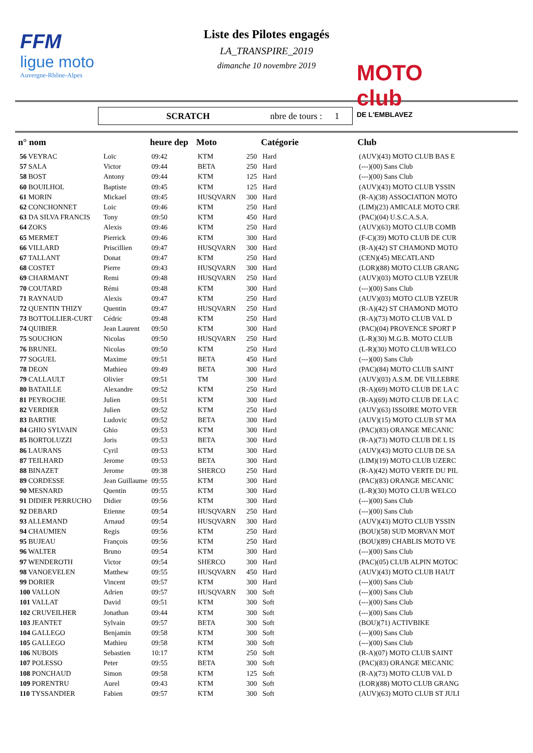FFM
ligue moto
Auvergne-Rhône-Alpes
MOTO club
DE L'EMBLAVEZ
Liste des Pilotes engagés
LA_TRANSPIRE_2019
dimanche 10 novembre 2019
SCRATCH nbre de tours : 1
| n° nom | | heure dep | Moto | | Catégorie | Club |
| --- | --- | --- | --- | --- | --- | --- |
| 56 VEYRAC | Loïc | 09:42 | KTM | 250 | Hard | (AUV)(43) MOTO CLUB BAS E |
| 57 SALA | Victor | 09:44 | BETA | 250 | Hard | (---)(00) Sans Club |
| 58 BOST | Antony | 09:44 | KTM | 125 | Hard | (---)(00) Sans Club |
| 60 BOUILHOL | Baptiste | 09:45 | KTM | 125 | Hard | (AUV)(43) MOTO CLUB YSSIN |
| 61 MORIN | Mickael | 09:45 | HUSQVARN | 300 | Hard | (R-A)(38) ASSOCIATION MOTO |
| 62 CONCHONNET | Loic | 09:46 | KTM | 250 | Hard | (LIM)(23) AMICALE MOTO CRE |
| 63 DA SILVA FRANCIS | Tony | 09:50 | KTM | 450 | Hard | (PAC)(04) U.S.C.A.S.A. |
| 64 ZOKS | Alexis | 09:46 | KTM | 250 | Hard | (AUV)(63) MOTO CLUB COMB |
| 65 MERMET | Pierrick | 09:46 | KTM | 300 | Hard | (F-C)(39) MOTO CLUB DE CUR |
| 66 VILLARD | Priscillien | 09:47 | HUSQVARN | 300 | Hard | (R-A)(42) ST CHAMOND MOTO |
| 67 TALLANT | Donat | 09:47 | KTM | 250 | Hard | (CEN)(45) MECATLAND |
| 68 COSTET | Pierre | 09:43 | HUSQVARN | 300 | Hard | (LOR)(88) MOTO CLUB GRANG |
| 69 CHARMANT | Remi | 09:48 | HUSQVARN | 250 | Hard | (AUV)(03) MOTO CLUB YZEUR |
| 70 COUTARD | Rémi | 09:48 | KTM | 300 | Hard | (---)(00) Sans Club |
| 71 RAYNAUD | Alexis | 09:47 | KTM | 250 | Hard | (AUV)(03) MOTO CLUB YZEUR |
| 72 QUENTIN THIZY | Quentin | 09:47 | HUSQVARN | 250 | Hard | (R-A)(42) ST CHAMOND MOTO |
| 73 BOTTOLLIER-CURT | Cédric | 09:48 | KTM | 250 | Hard | (R-A)(73) MOTO CLUB VAL D |
| 74 QUIBIER | Jean Laurent | 09:50 | KTM | 300 | Hard | (PAC)(04) PROVENCE SPORT P |
| 75 SOUCHON | Nicolas | 09:50 | HUSQVARN | 250 | Hard | (L-R)(30) M.G.B. MOTO CLUB |
| 76 BRUNEL | Nicolas | 09:50 | KTM | 250 | Hard | (L-R)(30) MOTO CLUB WELCO |
| 77 SOGUEL | Maxime | 09:51 | BETA | 450 | Hard | (---)(00) Sans Club |
| 78 DEON | Mathieu | 09:49 | BETA | 300 | Hard | (PAC)(84) MOTO CLUB SAINT |
| 79 CALLAULT | Olivier | 09:51 | TM | 300 | Hard | (AUV)(03) A.S.M. DE VILLEBRE |
| 80 BATAILLE | Alexandre | 09:52 | KTM | 250 | Hard | (R-A)(69) MOTO CLUB DE LA C |
| 81 PEYROCHE | Julien | 09:51 | KTM | 300 | Hard | (R-A)(69) MOTO CLUB DE LA C |
| 82 VERDIER | Julien | 09:52 | KTM | 250 | Hard | (AUV)(63) ISSOIRE MOTO VER |
| 83 BARTHE | Ludovic | 09:52 | BETA | 300 | Hard | (AUV)(15) MOTO CLUB ST MA |
| 84 GHIO SYLVAIN | Ghio | 09:53 | KTM | 300 | Hard | (PAC)(83) ORANGE MECANIC |
| 85 BORTOLUZZI | Joris | 09:53 | BETA | 300 | Hard | (R-A)(73) MOTO CLUB DE L IS |
| 86 LAURANS | Cyril | 09:53 | KTM | 300 | Hard | (AUV)(43) MOTO CLUB DE SA |
| 87 TEILHARD | Jerome | 09:53 | BETA | 300 | Hard | (LIM)(19) MOTO CLUB UZERC |
| 88 BINAZET | Jerome | 09:38 | SHERCO | 250 | Hard | (R-A)(42) MOTO VERTE DU PIL |
| 89 CORDESSE | Jean Guillaume | 09:55 | KTM | 300 | Hard | (PAC)(83) ORANGE MECANIC |
| 90 MESNARD | Quentin | 09:55 | KTM | 300 | Hard | (L-R)(30) MOTO CLUB WELCO |
| 91 DIDIER PERRUCHO | Didier | 09:56 | KTM | 300 | Hard | (---)(00) Sans Club |
| 92 DEBARD | Etienne | 09:54 | HUSQVARN | 250 | Hard | (---)(00) Sans Club |
| 93 ALLEMAND | Arnaud | 09:54 | HUSQVARN | 300 | Hard | (AUV)(43) MOTO CLUB YSSIN |
| 94 CHAUMIEN | Regis | 09:56 | KTM | 250 | Hard | (BOU)(58) SUD MORVAN MOT |
| 95 BUJEAU | François | 09:56 | KTM | 250 | Hard | (BOU)(89) CHABLIS MOTO VE |
| 96 WALTER | Bruno | 09:54 | KTM | 300 | Hard | (---)(00) Sans Club |
| 97 WENDEROTH | Victor | 09:54 | SHERCO | 300 | Hard | (PAC)(05) CLUB ALPIN MOTOC |
| 98 VANOEVELEN | Matthew | 09:55 | HUSQVARN | 450 | Hard | (AUV)(43) MOTO CLUB HAUT |
| 99 DORIER | Vincent | 09:57 | KTM | 300 | Hard | (---)(00) Sans Club |
| 100 VALLON | Adrien | 09:57 | HUSQVARN | 300 | Soft | (---)(00) Sans Club |
| 101 VALLAT | David | 09:51 | KTM | 300 | Soft | (---)(00) Sans Club |
| 102 CRUVEILHER | Jonathan | 09:44 | KTM | 300 | Soft | (---)(00) Sans Club |
| 103 JEANTET | Sylvain | 09:57 | BETA | 300 | Soft | (BOU)(71) ACTIVBIKE |
| 104 GALLEGO | Benjamin | 09:58 | KTM | 300 | Soft | (---)(00) Sans Club |
| 105 GALLEGO | Mathieu | 09:58 | KTM | 300 | Soft | (---)(00) Sans Club |
| 106 NUBOIS | Sebastien | 10:17 | KTM | 250 | Soft | (R-A)(07) MOTO CLUB SAINT |
| 107 POLESSO | Peter | 09:55 | BETA | 300 | Soft | (PAC)(83) ORANGE MECANIC |
| 108 PONCHAUD | Simon | 09:58 | KTM | 125 | Soft | (R-A)(73) MOTO CLUB VAL D |
| 109 PORENTRU | Aurel | 09:43 | KTM | 300 | Soft | (LOR)(88) MOTO CLUB GRANG |
| 110 TYSSANDIER | Fabien | 09:57 | KTM | 300 | Soft | (AUV)(63) MOTO CLUB ST JULI |